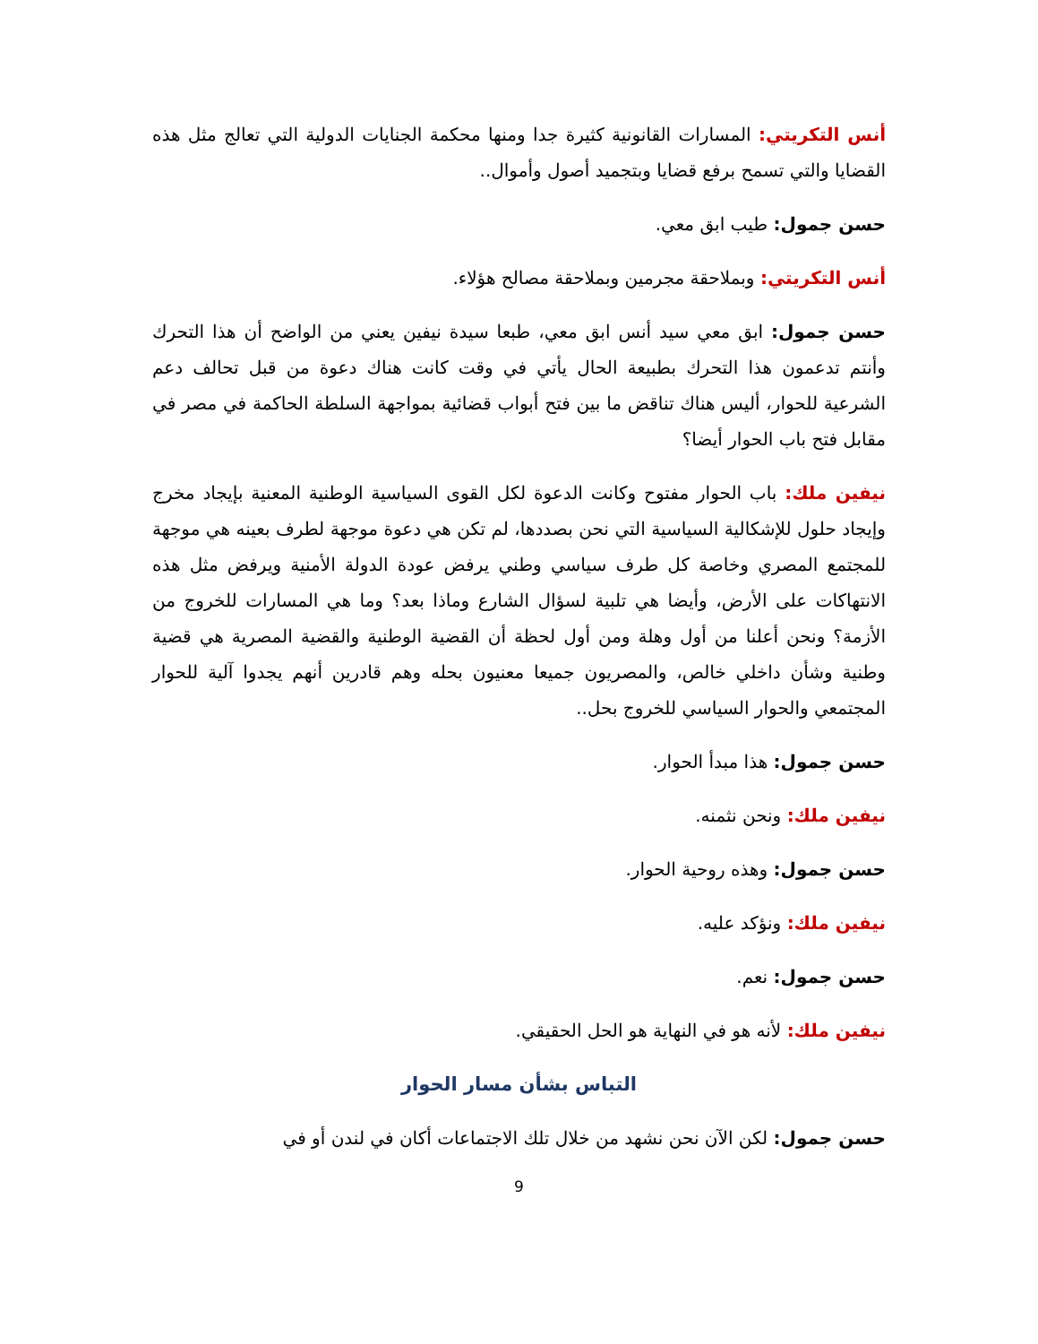أنس التكريتي: المسارات القانونية كثيرة جدا ومنها محكمة الجنايات الدولية التي تعالج مثل هذه القضايا والتي تسمح برفع قضايا وبتجميد أصول وأموال..
حسن جمول: طيب ابق معي.
أنس التكريتي: وبملاحقة مجرمين وبملاحقة مصالح هؤلاء.
حسن جمول: ابق معي سيد أنس ابق معي، طبعا سيدة نيفين يعني من الواضح أن هذا التحرك وأنتم تدعمون هذا التحرك بطبيعة الحال يأتي في وقت كانت هناك دعوة من قبل تحالف دعم الشرعية للحوار، أليس هناك تناقض ما بين فتح أبواب قضائية بمواجهة السلطة الحاكمة في مصر في مقابل فتح باب الحوار أيضا؟
نيفين ملك: باب الحوار مفتوح وكانت الدعوة لكل القوى السياسية الوطنية المعنية بإيجاد مخرج وإيجاد حلول للإشكالية السياسية التي نحن بصددها، لم تكن هي دعوة موجهة لطرف بعينه هي موجهة للمجتمع المصري وخاصة كل طرف سياسي وطني يرفض عودة الدولة الأمنية ويرفض مثل هذه الانتهاكات على الأرض، وأيضا هي تلبية لسؤال الشارع وماذا بعد؟ وما هي المسارات للخروج من الأزمة؟ ونحن أعلنا من أول وهلة ومن أول لحظة أن القضية الوطنية والقضية المصرية هي قضية وطنية وشأن داخلي خالص، والمصريون جميعا معنيون بحله وهم قادرين أنهم يجدوا آلية للحوار المجتمعي والحوار السياسي للخروج بحل..
حسن جمول: هذا مبدأ الحوار.
نيفين ملك: ونحن نثمنه.
حسن جمول: وهذه روحية الحوار.
نيفين ملك: ونؤكد عليه.
حسن جمول: نعم.
نيفين ملك: لأنه هو في النهاية هو الحل الحقيقي.
التباس بشأن مسار الحوار
حسن جمول: لكن الآن نحن نشهد من خلال تلك الاجتماعات أكان في لندن أو في
9